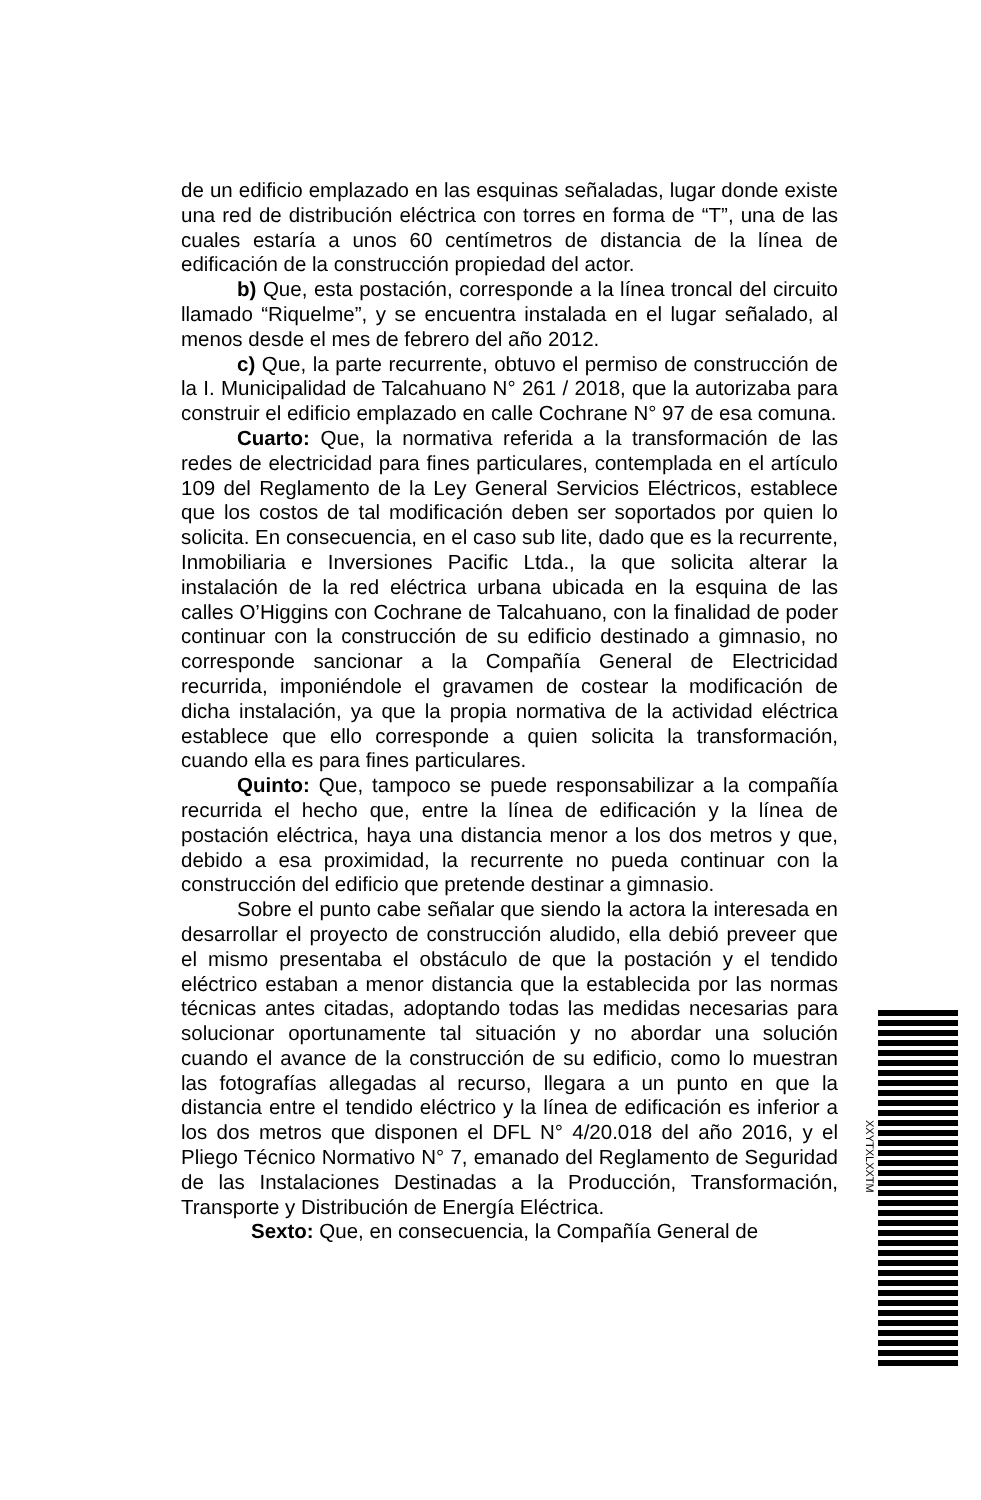de un edificio emplazado en las esquinas señaladas, lugar donde existe una red de distribución eléctrica con torres en forma de “T”, una de las cuales estaría a unos 60 centímetros de distancia de la línea de edificación de la construcción propiedad del actor.
b) Que, esta postación, corresponde a la línea troncal del circuito llamado “Riquelme”, y se encuentra instalada en el lugar señalado, al menos desde el mes de febrero del año 2012.
c) Que, la parte recurrente, obtuvo el permiso de construcción de la I. Municipalidad de Talcahuano N° 261 / 2018, que la autorizaba para construir el edificio emplazado en calle Cochrane N° 97 de esa comuna.
Cuarto: Que, la normativa referida a la transformación de las redes de electricidad para fines particulares, contemplada en el artículo 109 del Reglamento de la Ley General Servicios Eléctricos, establece que los costos de tal modificación deben ser soportados por quien lo solicita. En consecuencia, en el caso sub lite, dado que es la recurrente, Inmobiliaria e Inversiones Pacific Ltda., la que solicita alterar la instalación de la red eléctrica urbana ubicada en la esquina de las calles O’Higgins con Cochrane de Talcahuano, con la finalidad de poder continuar con la construcción de su edificio destinado a gimnasio, no corresponde sancionar a la Compañía General de Electricidad recurrida, imponiéndole el gravamen de costear la modificación de dicha instalación, ya que la propia normativa de la actividad eléctrica establece que ello corresponde a quien solicita la transformación, cuando ella es para fines particulares.
Quinto: Que, tampoco se puede responsabilizar a la compañía recurrida el hecho que, entre la línea de edificación y la línea de postación eléctrica, haya una distancia menor a los dos metros y que, debido a esa proximidad, la recurrente no pueda continuar con la construcción del edificio que pretende destinar a gimnasio.
Sobre el punto cabe señalar que siendo la actora la interesada en desarrollar el proyecto de construcción aludido, ella debió preveer que el mismo presentaba el obstáculo de que la postación y el tendido eléctrico estaban a menor distancia que la establecida por las normas técnicas antes citadas, adoptando todas las medidas necesarias para solucionar oportunamente tal situación y no abordar una solución cuando el avance de la construcción de su edificio, como lo muestran las fotografías allegadas al recurso, llegara a un punto en que la distancia entre el tendido eléctrico y la línea de edificación es inferior a los dos metros que disponen el DFL N° 4/20.018 del año 2016, y el Pliego Técnico Normativo N° 7, emanado del Reglamento de Seguridad de las Instalaciones Destinadas a la Producción, Transformación, Transporte y Distribución de Energía Eléctrica.
Sexto: Que, en consecuencia, la Compañía General de
XXYTXLXXTM